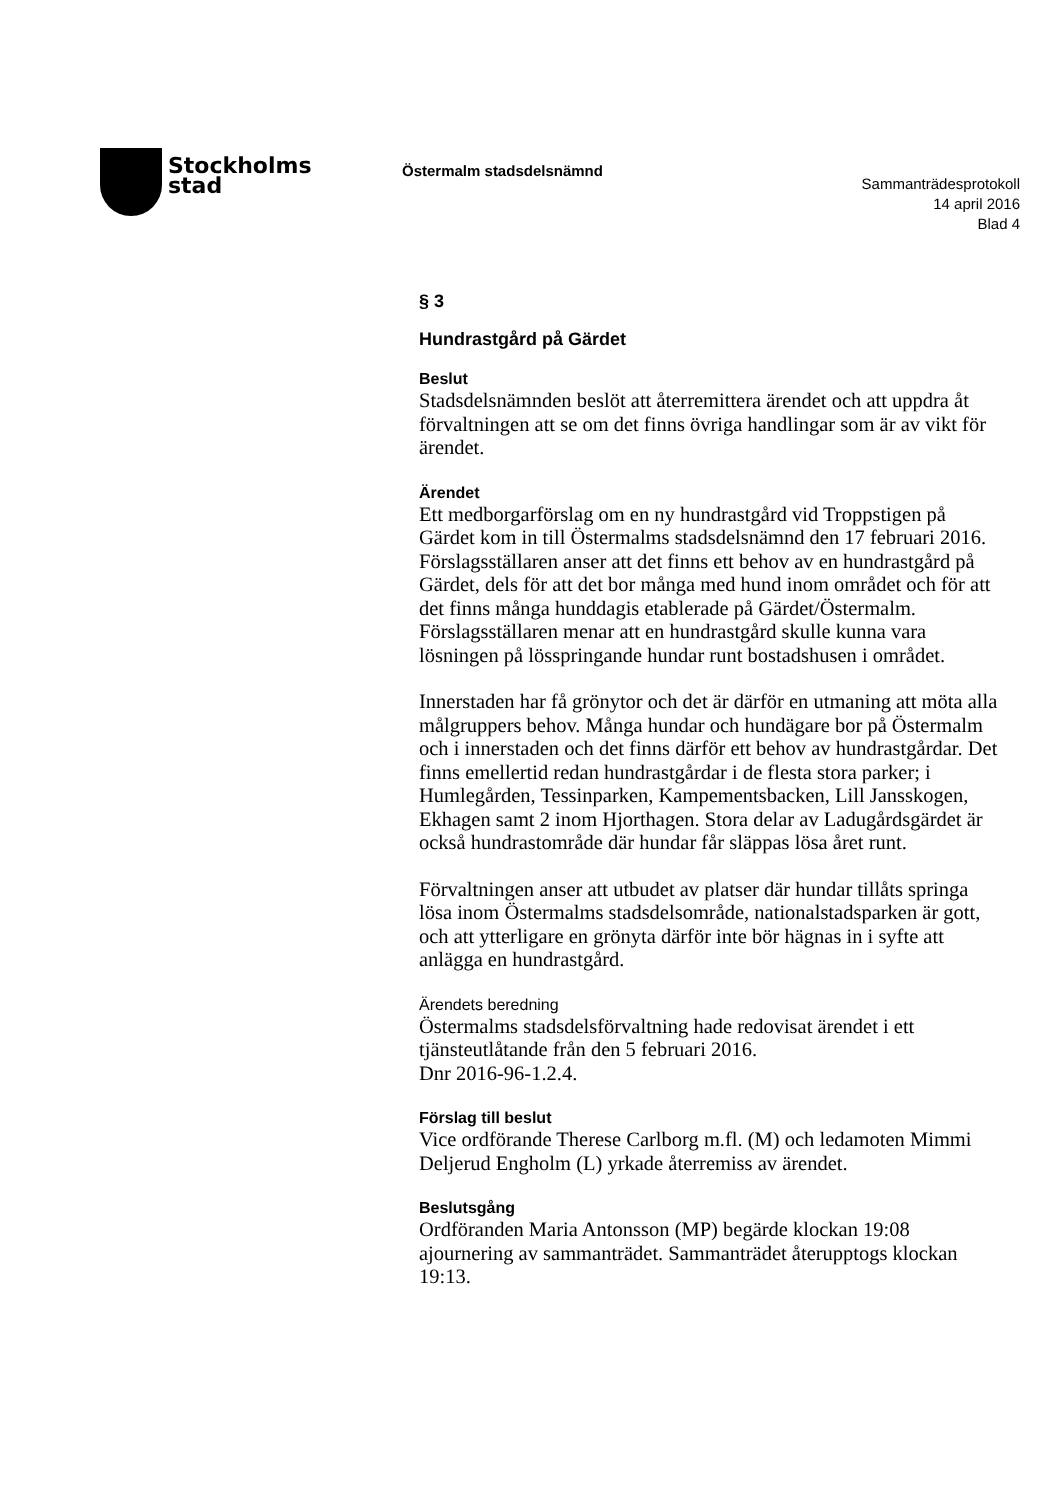Stockholms
stad
Östermalm stadsdelsnämnd
Sammanträdesprotokoll
14 april 2016
Blad 4
§ 3
Hundrastgård på Gärdet
Beslut
Stadsdelsnämnden beslöt att återremittera ärendet och att uppdra åt förvaltningen att se om det finns övriga handlingar som är av vikt för ärendet.
Ärendet
Ett medborgarförslag om en ny hundrastgård vid Troppstigen på Gärdet kom in till Östermalms stadsdelsnämnd den 17 februari 2016. Förslagsställaren anser att det finns ett behov av en hundrastgård på Gärdet, dels för att det bor många med hund inom området och för att det finns många hunddagis etablerade på Gärdet/Östermalm. Förslagsställaren menar att en hundrastgård skulle kunna vara lösningen på lösspringande hundar runt bostadshusen i området.
Innerstaden har få grönytor och det är därför en utmaning att möta alla målgruppers behov. Många hundar och hundägare bor på Östermalm och i innerstaden och det finns därför ett behov av hundrastgårdar. Det finns emellertid redan hundrastgårdar i de flesta stora parker; i Humlegården, Tessinparken, Kampementsbacken, Lill Jansskogen, Ekhagen samt 2 inom Hjorthagen. Stora delar av Ladugårdsgärdet är också hundrastområde där hundar får släppas lösa året runt.
Förvaltningen anser att utbudet av platser där hundar tillåts springa lösa inom Östermalms stadsdelsområde, nationalstadsparken är gott, och att ytterligare en grönyta därför inte bör hägnas in i syfte att anlägga en hundrastgård.
Ärendets beredning
Östermalms stadsdelsförvaltning hade redovisat ärendet i ett tjänsteutlåtande från den 5 februari 2016.
Dnr 2016-96-1.2.4.
Förslag till beslut
Vice ordförande Therese Carlborg m.fl. (M) och ledamoten Mimmi Deljerud Engholm (L) yrkade återremiss av ärendet.
Beslutsgång
Ordföranden Maria Antonsson (MP) begärde klockan 19:08 ajournering av sammanträdet. Sammanträdet återupptogs klockan 19:13.